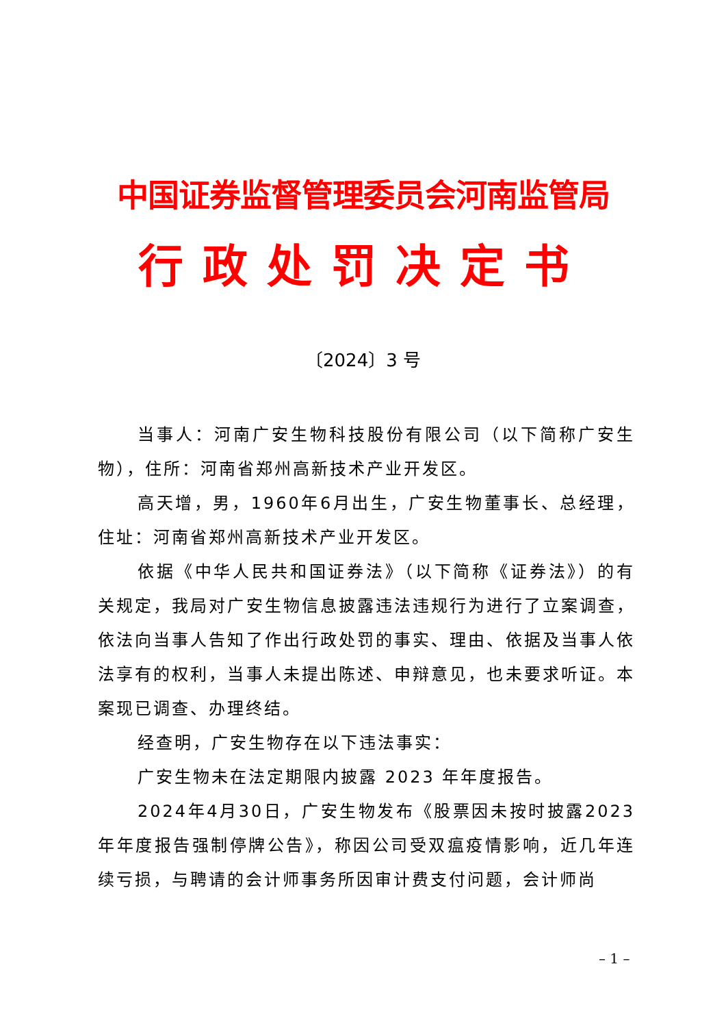中国证券监督管理委员会河南监管局
行政处罚决定书
〔2024〕3 号
当事人：河南广安生物科技股份有限公司（以下简称广安生物），住所：河南省郑州高新技术产业开发区。
高天增，男，1960年6月出生，广安生物董事长、总经理，住址：河南省郑州高新技术产业开发区。
依据《中华人民共和国证券法》（以下简称《证券法》）的有关规定，我局对广安生物信息披露违法违规行为进行了立案调查，依法向当事人告知了作出行政处罚的事实、理由、依据及当事人依法享有的权利，当事人未提出陈述、申辩意见，也未要求听证。本案现已调查、办理终结。
经查明，广安生物存在以下违法事实：
广安生物未在法定期限内披露 2023 年年度报告。
2024年4月30日，广安生物发布《股票因未按时披露2023年年度报告强制停牌公告》，称因公司受双瘟疫情影响，近几年连续亏损，与聘请的会计师事务所因审计费支付问题，会计师尚
– 1 –